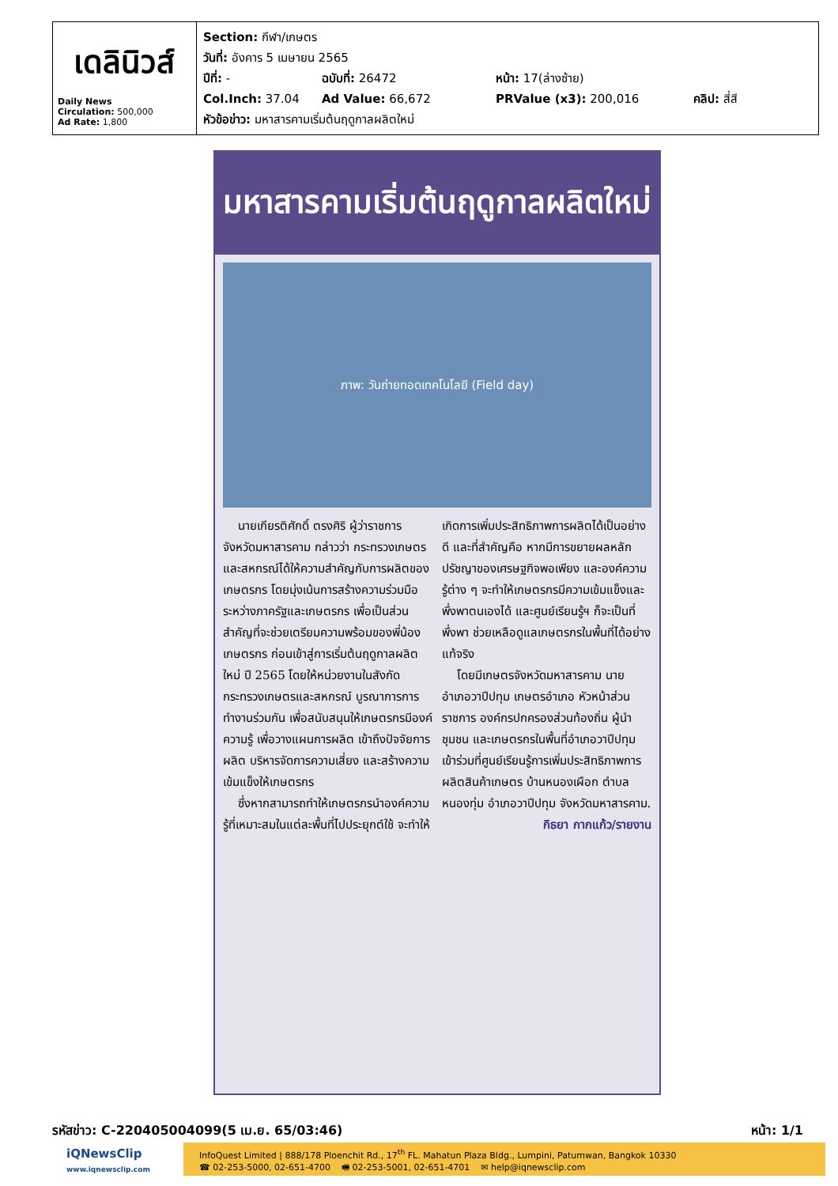เดลินิวส์
Daily News
Circulation: 500,000
Ad Rate: 1,800
Section: กีฬา/เกษตร
วันที่: อังคาร 5 เมษายน 2565
ปีที่: - ฉบับที่: 26472 หน้า: 17(ล่างซ้าย)
Col.Inch: 37.04 Ad Value: 66,672 PRValue (x3): 200,016 คลิป: สี่สี
หัวข้อข่าว: มหาสารคามเริ่มต้นฤดูกาลผลิตใหม่
มหาสารคามเริ่มต้นฤดูกาลผลิตใหม่
ภาพ: วันถ่ายทอดเทคโนโลยี (Field day)
นายเกียรติศักดิ์ ตรงศิริ ผู้ว่าราชการจังหวัดมหาสารคาม กล่าวว่า กระทรวงเกษตรและสหกรณ์ได้ให้ความสำคัญกับการผลิตของเกษตรกร โดยมุ่งเน้นการสร้างความร่วมมือระหว่างภาครัฐและเกษตรกร เพื่อเป็นส่วนสำคัญที่จะช่วยเตรียมความพร้อมของพี่น้องเกษตรกร ก่อนเข้าสู่การเริ่มต้นฤดูกาลผลิตใหม่ ปี 2565 โดยให้หน่วยงานในสังกัดกระทรวงเกษตรและสหกรณ์ บูรณาการการทำงานร่วมกัน เพื่อสนับสนุนให้เกษตรกรมีองค์ความรู้ เพื่อวางแผนการผลิต เข้าถึงปัจจัยการผลิต บริหารจัดการความเสี่ยง และสร้างความเข้มแข็งให้เกษตรกร
ซึ่งหากสามารถทำให้เกษตรกรนำองค์ความรู้ที่เหมาะสมในแต่ละพื้นที่ไปประยุกต์ใช้ จะทำให้เกิดการเพิ่มประสิทธิภาพการผลิตได้เป็นอย่างดี และที่สำคัญคือ หากมีการขยายผลหลักปรัชญาของเศรษฐกิจพอเพียง และองค์ความรู้ต่าง ๆ จะทำให้เกษตรกรมีความเข้มแข็งและพึ่งพาตนเองได้ และศูนย์เรียนรู้ฯ ก็จะเป็นที่พึ่งพา ช่วยเหลือดูแลเกษตรกรในพื้นที่ได้อย่างแท้จริง
โดยมีเกษตรจังหวัดมหาสารคาม นายอำเภอวาปีปทุม เกษตรอำเภอ หัวหน้าส่วนราชการ องค์กรปกครองส่วนท้องถิ่น ผู้นำชุมชน และเกษตรกรในพื้นที่อำเภอวาปีปทุม เข้าร่วมที่ศูนย์เรียนรู้การเพิ่มประสิทธิภาพการผลิตสินค้าเกษตร บ้านหนองเผือก ตำบลหนองทุ่ม อำเภอวาปีปทุม จังหวัดมหาสารคาม.
กิธยา กากแก้ว/รายงาน
รหัสข่าว: C-220405004099(5 เม.ย. 65/03:46) หน้า: 1/1
iQNewsClip
www.iqnewsclip.com
InfoQuest Limited | 888/178 Ploenchit Rd., 17<sup>th</sup> FL. Mahatun Plaza Bldg., Lumpini, Patumwan, Bangkok 10330
☎ 02-253-5000, 02-651-4700 🖷 02-253-5001, 02-651-4701 ✉ help@iqnewsclip.com